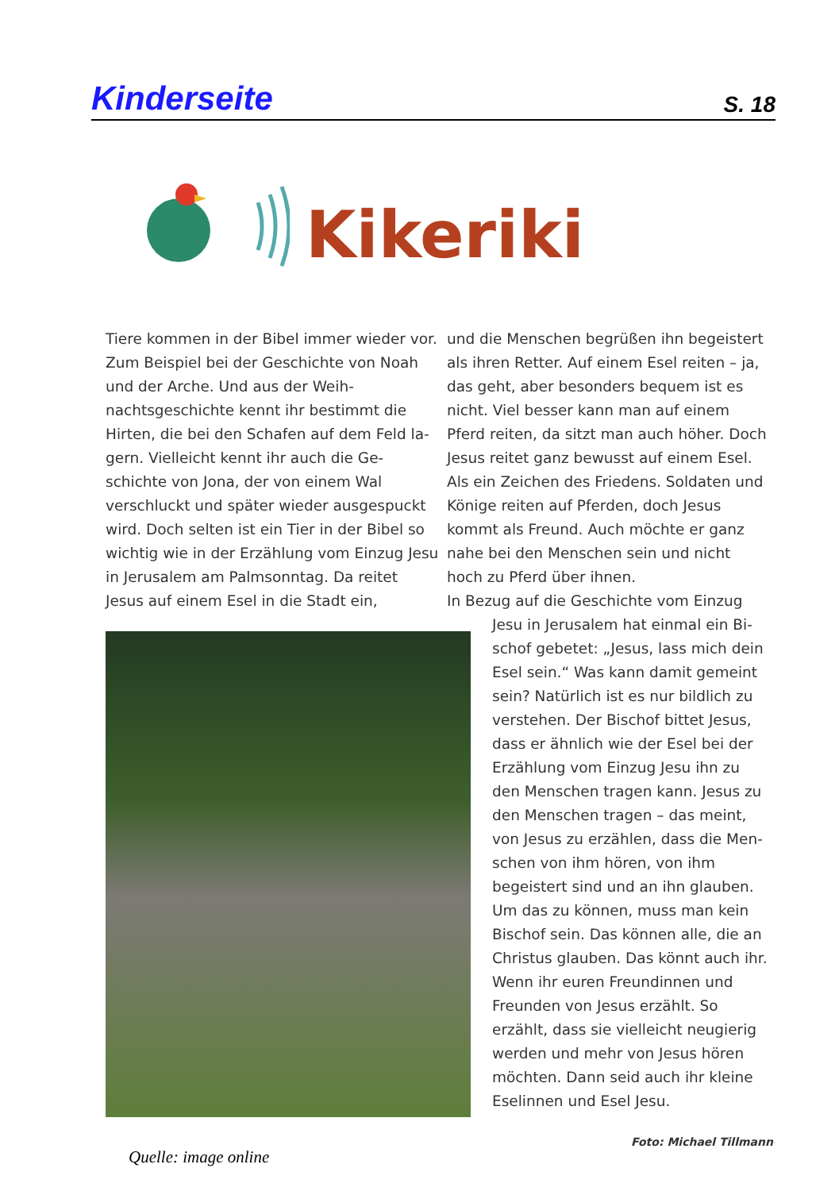Kinderseite
S. 18
Kikeriki
Tiere kommen in der Bibel immer wieder vor. Zum Beispiel bei der Geschichte von Noah und der Arche. Und aus der Weih­nachtsgeschichte kennt ihr bestimmt die Hirten, die bei den Schafen auf dem Feld la­gern. Vielleicht kennt ihr auch die Ge­schichte von Jona, der von einem Wal verschluckt und später wieder ausgespuckt wird. Doch selten ist ein Tier in der Bibel so wichtig wie in der Erzählung vom Einzug Jesu in Jerusalem am Palmsonntag. Da rei­tet Jesus auf einem Esel in die Stadt ein,
und die Menschen begrüßen ihn begeistert als ihren Retter. Auf einem Esel reiten – ja, das geht, aber besonders bequem ist es nicht. Viel besser kann man auf einem Pferd reiten, da sitzt man auch höher. Doch Jesus reitet ganz bewusst auf einem Esel. Als ein Zeichen des Friedens. Soldaten und Könige reiten auf Pferden, doch Jesus kommt als Freund. Auch möchte er ganz nahe bei den Menschen sein und nicht hoch zu Pferd über ihnen.
In Bezug auf die Geschichte vom Einzug
Jesu in Jerusalem hat einmal ein Bi­schof gebetet: „Jesus, lass mich dein Esel sein.“ Was kann damit gemeint sein? Natürlich ist es nur bildlich zu verstehen. Der Bischof bittet Jesus, dass er ähnlich wie der Esel bei der Erzählung vom Einzug Jesu ihn zu den Menschen tragen kann. Jesus zu den Menschen tragen – das meint, von Jesus zu erzählen, dass die Men­schen von ihm hören, von ihm begeis­tert sind und an ihn glauben. Um das zu können, muss man kein Bischof sein. Das können alle, die an Christus glauben. Das könnt auch ihr. Wenn ihr euren Freundinnen und Freunden von Jesus erzählt. So erzählt, dass sie vielleicht neugierig werden und mehr von Jesus hören möchten. Dann seid auch ihr kleine Eselinnen und Esel Jesu.
Foto: Michael Tillmann
Quelle: image online